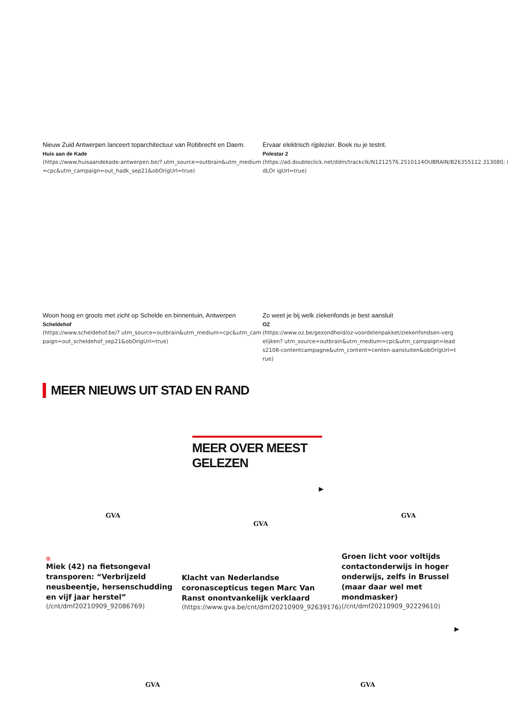Nieuw Zuid Antwerpen lanceert toparchitectuur van Robbrecht en Daem.
Huis aan de Kade
(https://www.huisaandekade-antwerpen.be/? utm_source=outbrain&utm_medium=cpc&utm_campaign=out_hadk_sep21&obOrigUrl=true)
Ervaar elektrisch rijplezier. Boek nu je testrit.
Polestar 2
(https://ad.doubleclick.net/ddm/trackclk/N1212576.2510114OUBRAIN/B26355112.313080; idLOr igUrl=true)
Woon hoog en groots met zicht op Schelde en binnentuin, Antwerpen
Scheldehof
(https://www.scheldehof.be/? utm_source=outbrain&utm_medium=cpc&utm_campaign=out_scheldehof_sep21&obOrigUrl=true)
Zo weet je bij welk ziekenfonds je best aansluit
OZ
(https://www.oz.be/gezondheid/oz-voordelenpakket/ziekenfondsen-vergelijken? utm_source=outbrain&utm_medium=cpc&utm_campaign=leads2108-contentcampagne&utm_content=centen-aansluiten&obOrigUrl=true)
MEER NIEUWS UIT STAD EN RAND
MEER OVER MEEST GELEZEN
▶
GVA GVA GVA
⊞
Miek (42) na fietsongeval transporen: “Verbrijzeld neusbeentje, hersenschudding en vijf jaar herstel”
(/cnt/dmf20210909_92086769)
Klacht van Nederlandse coronascepticus tegen Marc Van Ranst onontvankelijk verklaard
(https://www.gva.be/cnt/dmf20210909_92639176)
Groen licht voor voltijds contactonderwijs in hoger onderwijs, zelfs in Brussel (maar daar wel met mondmasker)
(/cnt/dmf20210909_92229610)
▶
GVA GVA